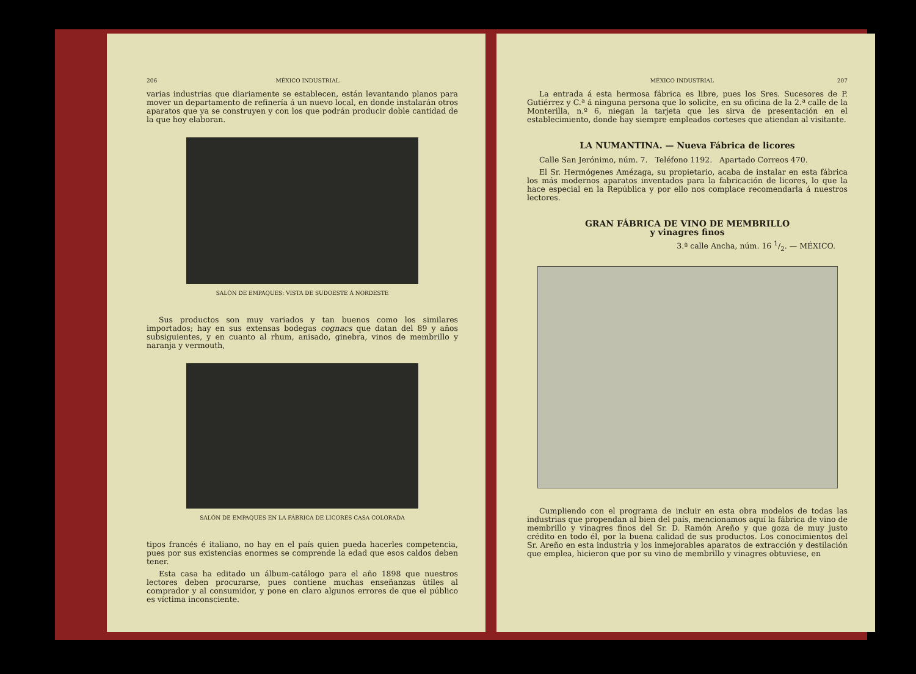206 MÉXICO INDUSTRIAL
varias industrias que diariamente se establecen, están levantando planos para mover un departamento de refinería á un nuevo local, en donde instalarán otros aparatos que ya se construyen y con los que podrán producir doble cantidad de la que hoy elaboran.
SALÓN DE EMPAQUES: VISTA DE SUDOESTE Á NORDESTE
Sus productos son muy variados y tan buenos como los similares importados; hay en sus extensas bodegas cognacs que datan del 89 y años subsiguientes, y en cuanto al rhum, anisado, ginebra, vinos de membrillo y naranja y vermouth,
SALÓN DE EMPAQUES EN LA FÁBRICA DE LICORES CASA COLORADA
tipos francés é italiano, no hay en el país quien pueda hacerles competencia, pues por sus existencias enormes se comprende la edad que esos caldos deben tener.
Esta casa ha editado un álbum-catálogo para el año 1898 que nuestros lectores deben procurarse, pues contiene muchas enseñanzas útiles al comprador y al consumidor, y pone en claro algunos errores de que el público es víctima inconsciente.
MÉXICO INDUSTRIAL 207
La entrada á esta hermosa fábrica es libre, pues los Sres. Sucesores de P. Gutiérrez y C.ª á ninguna persona que lo solicite, en su oficina de la 2.ª calle de la Monterilla, n.º 6, niegan la tarjeta que les sirva de presentación en el establecimiento, donde hay siempre empleados corteses que atiendan al visitante.
LA NUMANTINA. — Nueva Fábrica de licores
Calle San Jerónimo, núm. 7. Teléfono 1192. Apartado Correos 470.
El Sr. Hermógenes Amézaga, su propietario, acaba de instalar en esta fábrica los más modernos aparatos inventados para la fabricación de licores, lo que la hace especial en la República y por ello nos complace recomendarla á nuestros lectores.
GRAN FÁBRICA DE VINO DE MEMBRILLO
y vinagres finos
3.ª calle Ancha, núm. 16 1/2. — MÉXICO.
Cumpliendo con el programa de incluir en esta obra modelos de todas las industrias que propendan al bien del país, mencionamos aquí la fábrica de vino de membrillo y vinagres finos del Sr. D. Ramón Areño y que goza de muy justo crédito en todo él, por la buena calidad de sus productos. Los conocimientos del Sr. Areño en esta industria y los inmejorables aparatos de extracción y destilación que emplea, hicieron que por su vino de membrillo y vinagres obtuviese, en